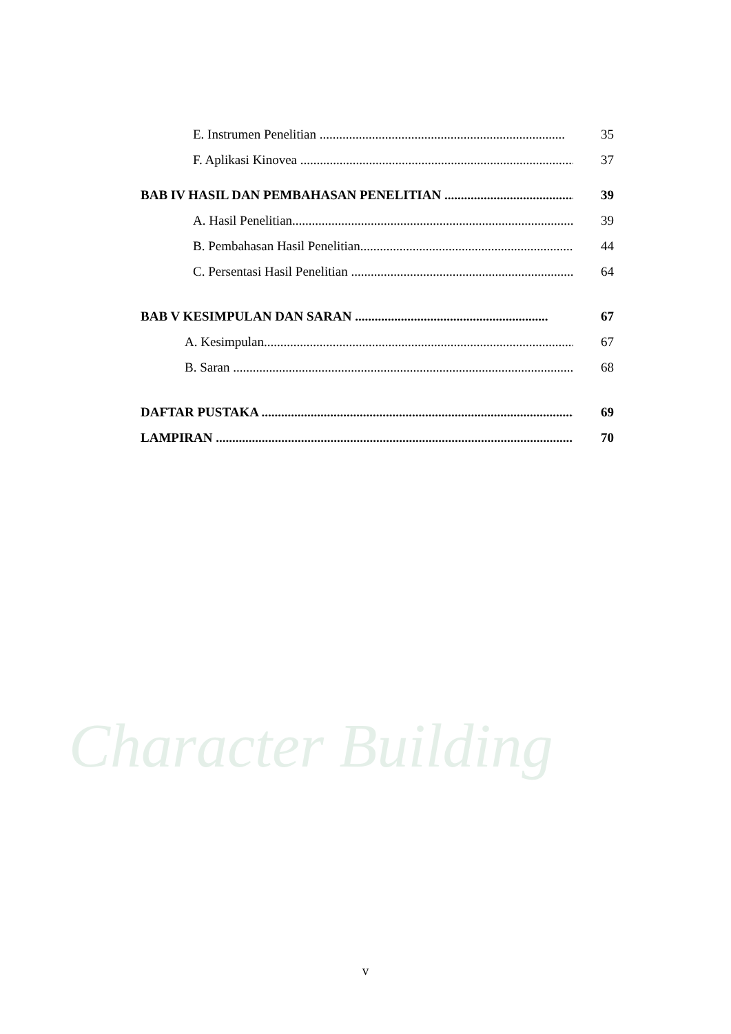Character Building
E. Instrumen Penelitian ........................................................................... 35
F. Aplikasi Kinovea .................................................................................... 37
BAB IV HASIL DAN PEMBAHASAN PENELITIAN ........................................ 39
A. Hasil Penelitian.......................................................................................... 39
B. Pembahasan Hasil Penelitian....................................................................... 44
C. Persentasi Hasil Penelitian ......................................................................... 64
BAB V KESIMPULAN DAN SARAN ........................................................... 67
A. Kesimpulan................................................................................................. 67
B. Saran ........................................................................................................... 68
DAFTAR PUSTAKA .................................................................................................. 69
LAMPIRAN ............................................................................................................... 70
v